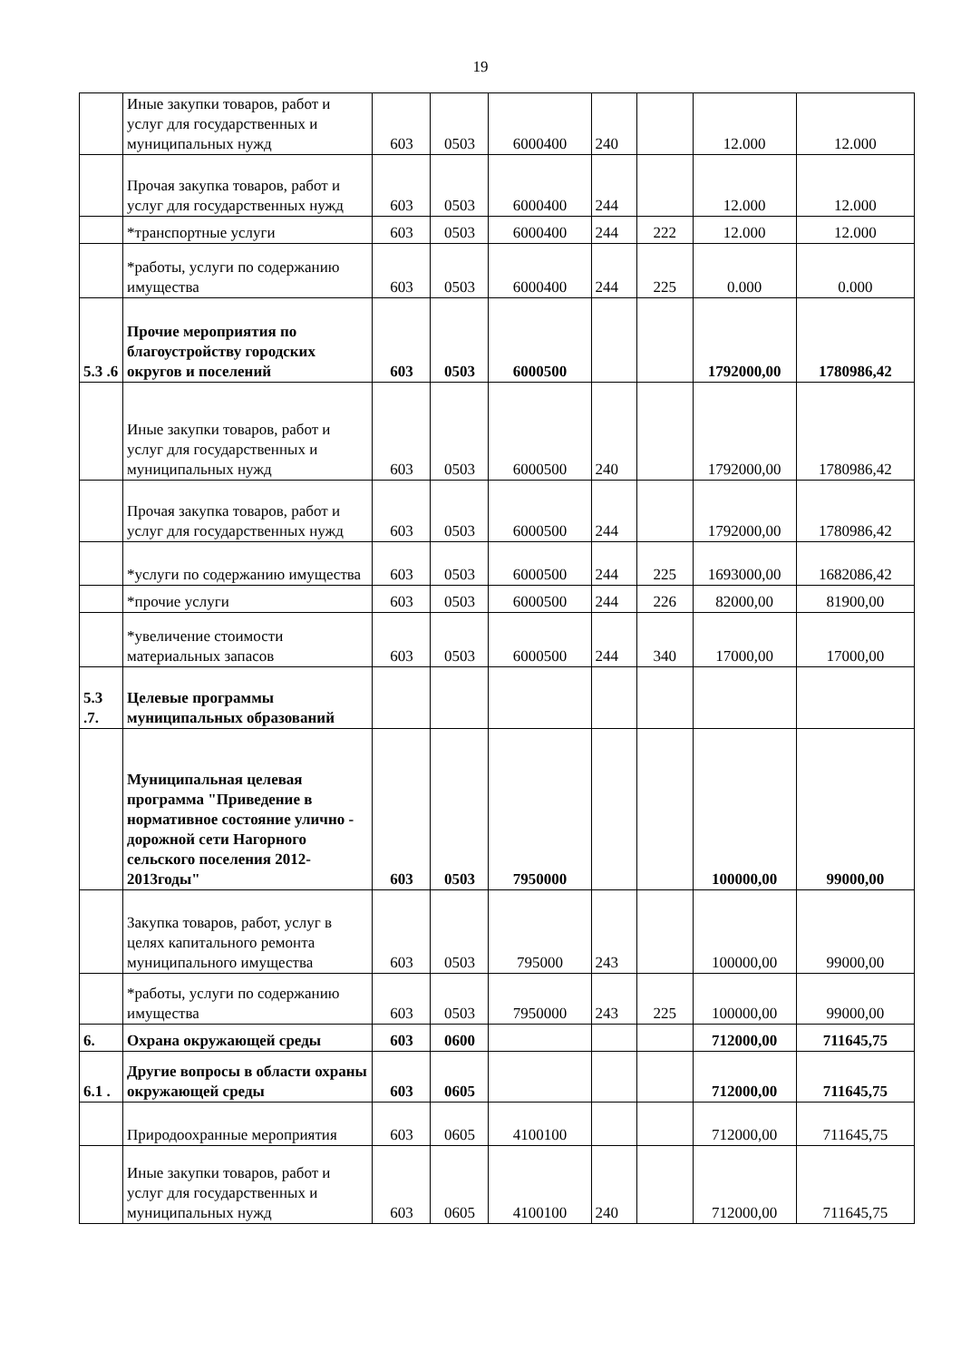19
| | Иные закупки товаров, работ и услуг для государственных и муниципальных нужд | 603 | 0503 | 6000400 | 240 | | 12.000 | 12.000 |
| | Прочая закупка товаров, работ и услуг для государственных нужд | 603 | 0503 | 6000400 | 244 | | 12.000 | 12.000 |
| | *транспортные услуги | 603 | 0503 | 6000400 | 244 | 222 | 12.000 | 12.000 |
| | *работы, услуги по содержанию имущества | 603 | 0503 | 6000400 | 244 | 225 | 0.000 | 0.000 |
| 5.3 .6 | Прочие мероприятия по благоустройству городских округов и поселений | 603 | 0503 | 6000500 | | | 1792000,00 | 1780986,42 |
| | Иные закупки товаров, работ и услуг для государственных и муниципальных нужд | 603 | 0503 | 6000500 | 240 | | 1792000,00 | 1780986,42 |
| | Прочая закупка товаров, работ и услуг для государственных нужд | 603 | 0503 | 6000500 | 244 | | 1792000,00 | 1780986,42 |
| | *услуги по содержанию имущества | 603 | 0503 | 6000500 | 244 | 225 | 1693000,00 | 1682086,42 |
| | *прочие услуги | 603 | 0503 | 6000500 | 244 | 226 | 82000,00 | 81900,00 |
| | *увеличение стоимости материальных запасов | 603 | 0503 | 6000500 | 244 | 340 | 17000,00 | 17000,00 |
| 5.3 .7. | Целевые программы муниципальных образований | | | | | | | |
| | Муниципальная целевая программа "Приведение в нормативное состояние улично - дорожной сети Нагорного сельского поселения 2012-2013годы" | 603 | 0503 | 7950000 | | | 100000,00 | 99000,00 |
| | Закупка товаров, работ, услуг в целях капитального ремонта муниципального имущества | 603 | 0503 | 795000 | 243 | | 100000,00 | 99000,00 |
| | *работы, услуги по содержанию имущества | 603 | 0503 | 7950000 | 243 | 225 | 100000,00 | 99000,00 |
| 6. | Охрана окружающей среды | 603 | 0600 | | | | 712000,00 | 711645,75 |
| 6.1 . | Другие вопросы в области охраны окружающей среды | 603 | 0605 | | | | 712000,00 | 711645,75 |
| | Природоохранные мероприятия | 603 | 0605 | 4100100 | | | 712000,00 | 711645,75 |
| | Иные закупки товаров, работ и услуг для государственных и муниципальных нужд | 603 | 0605 | 4100100 | 240 | | 712000,00 | 711645,75 |